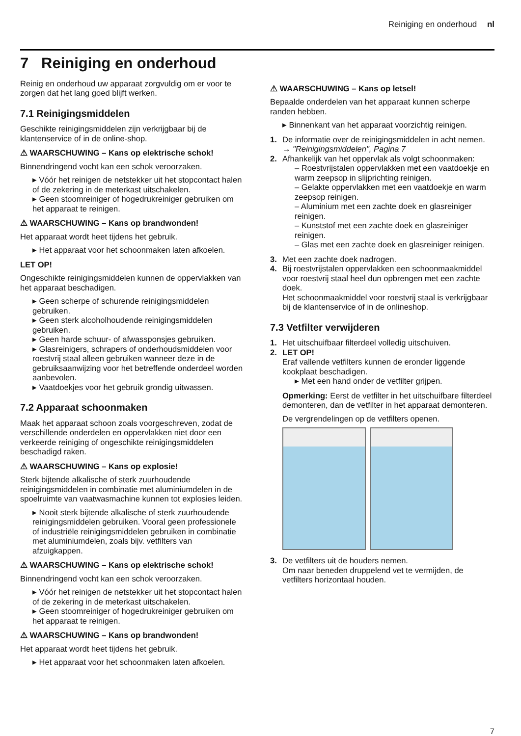Reiniging en onderhoud nl
7 Reiniging en onderhoud
Reinig en onderhoud uw apparaat zorgvuldig om er voor te zorgen dat het lang goed blijft werken.
7.1 Reinigingsmiddelen
Geschikte reinigingsmiddelen zijn verkrijgbaar bij de klantenservice of in de online-shop.
⚠ WAARSCHUWING – Kans op elektrische schok!
Binnendringend vocht kan een schok veroorzaken.
▸ Vóór het reinigen de netstekker uit het stopcontact halen of de zekering in de meterkast uitschakelen.
▸ Geen stoomreiniger of hogedrukreiniger gebruiken om het apparaat te reinigen.
⚠ WAARSCHUWING – Kans op brandwonden!
Het apparaat wordt heet tijdens het gebruik.
▸ Het apparaat voor het schoonmaken laten afkoelen.
LET OP!
Ongeschikte reinigingsmiddelen kunnen de oppervlakken van het apparaat beschadigen.
▸ Geen scherpe of schurende reinigingsmiddelen gebruiken.
▸ Geen sterk alcoholhoudende reinigingsmiddelen gebruiken.
▸ Geen harde schuur- of afwassponsjes gebruiken.
▸ Glasreinigers, schrapers of onderhoudsmiddelen voor roestvrij staal alleen gebruiken wanneer deze in de gebruiksaanwijzing voor het betreffende onderdeel worden aanbevolen.
▸ Vaatdoekjes voor het gebruik grondig uitwassen.
7.2 Apparaat schoonmaken
Maak het apparaat schoon zoals voorgeschreven, zodat de verschillende onderdelen en oppervlakken niet door een verkeerde reiniging of ongeschikte reinigingsmiddelen beschadigd raken.
⚠ WAARSCHUWING – Kans op explosie!
Sterk bijtende alkalische of sterk zuurhoudende reinigingsmiddelen in combinatie met aluminiumdelen in de spoelruimte van vaatwasmachine kunnen tot explosies leiden.
▸ Nooit sterk bijtende alkalische of sterk zuurhoudende reinigingsmiddelen gebruiken. Vooral geen professionele of industriële reinigingsmiddelen gebruiken in combinatie met aluminiumdelen, zoals bijv. vetfilters van afzuigkappen.
⚠ WAARSCHUWING – Kans op elektrische schok!
Binnendringend vocht kan een schok veroorzaken.
▸ Vóór het reinigen de netstekker uit het stopcontact halen of de zekering in de meterkast uitschakelen.
▸ Geen stoomreiniger of hogedrukreiniger gebruiken om het apparaat te reinigen.
⚠ WAARSCHUWING – Kans op brandwonden!
Het apparaat wordt heet tijdens het gebruik.
▸ Het apparaat voor het schoonmaken laten afkoelen.
⚠ WAARSCHUWING – Kans op letsel!
Bepaalde onderdelen van het apparaat kunnen scherpe randen hebben.
▸ Binnenkant van het apparaat voorzichtig reinigen.
1. De informatie over de reinigingsmiddelen in acht nemen.
→ "Reinigingsmiddelen", Pagina 7
2. Afhankelijk van het oppervlak als volgt schoonmaken:
– Roestvrijstalen oppervlakken met een vaatdoekje en warm zeepsop in slijprichting reinigen.
– Gelakte oppervlakken met een vaatdoekje en warm zeepsop reinigen.
– Aluminium met een zachte doek en glasreiniger reinigen.
– Kunststof met een zachte doek en glasreiniger reinigen.
– Glas met een zachte doek en glasreiniger reinigen.
3. Met een zachte doek nadrogen.
4. Bij roestvrijstalen oppervlakken een schoonmaakmiddel voor roestvrij staal heel dun opbrengen met een zachte doek.
Het schoonmaakmiddel voor roestvrij staal is verkrijgbaar bij de klantenservice of in de onlineshop.
7.3 Vetfilter verwijderen
1. Het uitschuifbaar filterdeel volledig uitschuiven.
2. LET OP!
Eraf vallende vetfilters kunnen de eronder liggende kookplaat beschadigen.
▸ Met een hand onder de vetfilter grijpen.
Opmerking: Eerst de vetfilter in het uitschuifbare filterdeel demonteren, dan de vetfilter in het apparaat demonteren.
De vergrendelingen op de vetfilters openen.
3. De vetfilters uit de houders nemen.
Om naar beneden druppelend vet te vermijden, de vetfilters horizontaal houden.
7